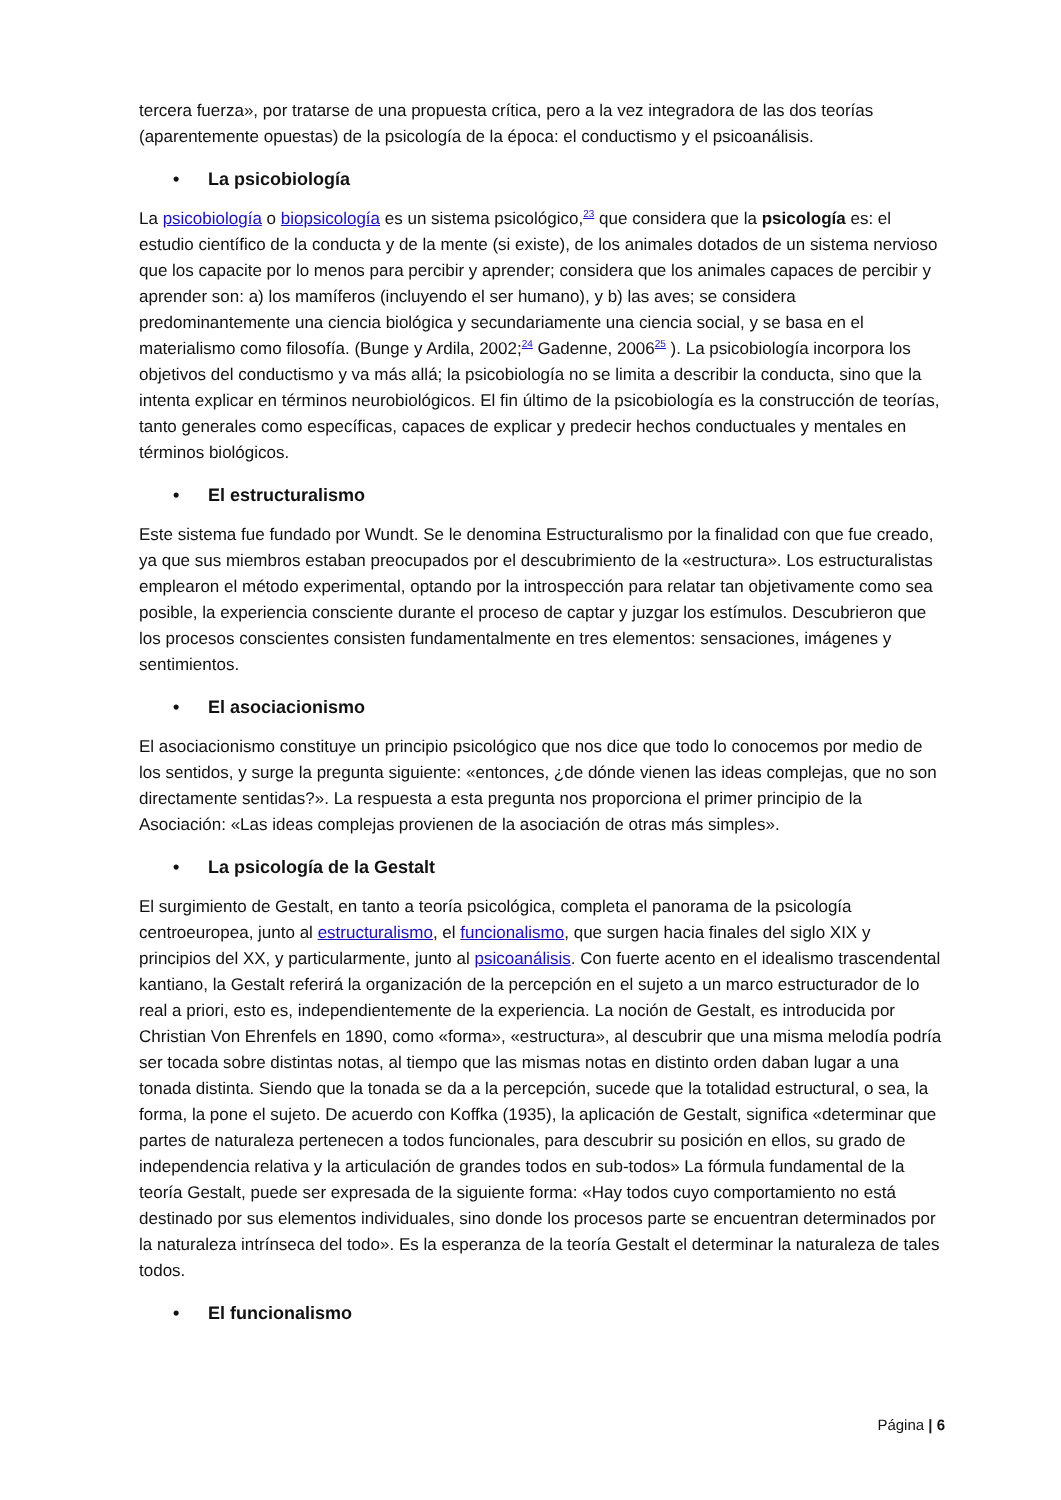tercera fuerza», por tratarse de una propuesta crítica, pero a la vez integradora de las dos teorías (aparentemente opuestas) de la psicología de la época: el conductismo y el psicoanálisis.
• La psicobiología
La psicobiología o biopsicología es un sistema psicológico,<sup>23</sup> que considera que la psicología es: el estudio científico de la conducta y de la mente (si existe), de los animales dotados de un sistema nervioso que los capacite por lo menos para percibir y aprender; considera que los animales capaces de percibir y aprender son: a) los mamíferos (incluyendo el ser humano), y b) las aves; se considera predominantemente una ciencia biológica y secundariamente una ciencia social, y se basa en el materialismo como filosofía. (Bunge y Ardila, 2002;<sup>24</sup> Gadenne, 2006<sup>25</sup> ). La psicobiología incorpora los objetivos del conductismo y va más allá; la psicobiología no se limita a describir la conducta, sino que la intenta explicar en términos neurobiológicos. El fin último de la psicobiología es la construcción de teorías, tanto generales como específicas, capaces de explicar y predecir hechos conductuales y mentales en términos biológicos.
• El estructuralismo
Este sistema fue fundado por Wundt. Se le denomina Estructuralismo por la finalidad con que fue creado, ya que sus miembros estaban preocupados por el descubrimiento de la «estructura». Los estructuralistas emplearon el método experimental, optando por la introspección para relatar tan objetivamente como sea posible, la experiencia consciente durante el proceso de captar y juzgar los estímulos. Descubrieron que los procesos conscientes consisten fundamentalmente en tres elementos: sensaciones, imágenes y sentimientos.
• El asociacionismo
El asociacionismo constituye un principio psicológico que nos dice que todo lo conocemos por medio de los sentidos, y surge la pregunta siguiente: «entonces, ¿de dónde vienen las ideas complejas, que no son directamente sentidas?». La respuesta a esta pregunta nos proporciona el primer principio de la Asociación: «Las ideas complejas provienen de la asociación de otras más simples».
• La psicología de la Gestalt
El surgimiento de Gestalt, en tanto a teoría psicológica, completa el panorama de la psicología centroeuropea, junto al estructuralismo, el funcionalismo, que surgen hacia finales del siglo XIX y principios del XX, y particularmente, junto al psicoanálisis. Con fuerte acento en el idealismo trascendental kantiano, la Gestalt referirá la organización de la percepción en el sujeto a un marco estructurador de lo real a priori, esto es, independientemente de la experiencia. La noción de Gestalt, es introducida por Christian Von Ehrenfels en 1890, como «forma», «estructura», al descubrir que una misma melodía podría ser tocada sobre distintas notas, al tiempo que las mismas notas en distinto orden daban lugar a una tonada distinta. Siendo que la tonada se da a la percepción, sucede que la totalidad estructural, o sea, la forma, la pone el sujeto. De acuerdo con Koffka (1935), la aplicación de Gestalt, significa «determinar que partes de naturaleza pertenecen a todos funcionales, para descubrir su posición en ellos, su grado de independencia relativa y la articulación de grandes todos en sub-todos» La fórmula fundamental de la teoría Gestalt, puede ser expresada de la siguiente forma: «Hay todos cuyo comportamiento no está destinado por sus elementos individuales, sino donde los procesos parte se encuentran determinados por la naturaleza intrínseca del todo». Es la esperanza de la teoría Gestalt el determinar la naturaleza de tales todos.
• El funcionalismo
Página | 6